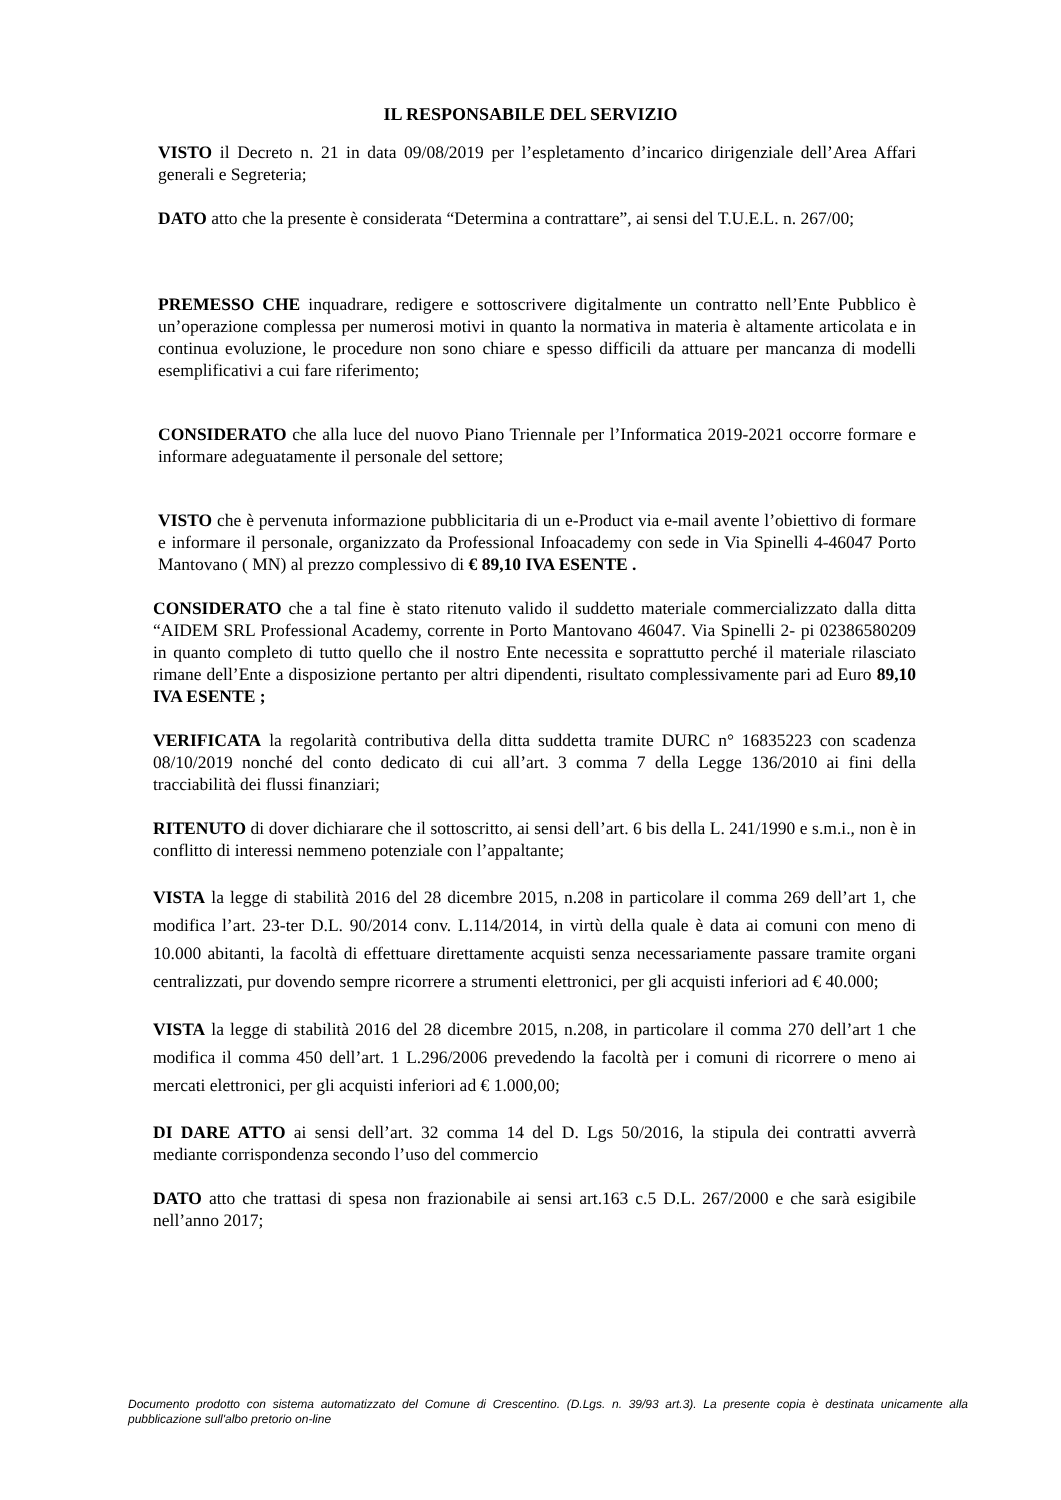IL RESPONSABILE DEL SERVIZIO
VISTO il Decreto n. 21 in data 09/08/2019 per l’espletamento d’incarico dirigenziale dell’Area Affari generali e Segreteria;
DATO atto che la presente è considerata “Determina a contrattare”, ai sensi del T.U.E.L. n. 267/00;
PREMESSO CHE inquadrare, redigere e sottoscrivere digitalmente un contratto nell’Ente Pubblico è un’operazione complessa per numerosi motivi in quanto la normativa in materia è altamente articolata e in continua evoluzione, le procedure non sono chiare e spesso difficili da attuare per mancanza di modelli esemplificativi a cui fare riferimento;
CONSIDERATO che alla luce del nuovo Piano Triennale per l’Informatica 2019-2021 occorre formare e informare adeguatamente il personale del settore;
VISTO che è pervenuta informazione pubblicitaria di un e-Product via e-mail avente l’obiettivo di formare e informare il personale, organizzato da Professional Infoacademy con sede in Via Spinelli 4-46047 Porto Mantovano ( MN) al prezzo complessivo di € 89,10 IVA ESENTE .
CONSIDERATO che a tal fine è stato ritenuto valido il suddetto materiale commercializzato dalla ditta “AIDEM SRL Professional Academy, corrente in Porto Mantovano 46047. Via Spinelli 2- pi 02386580209 in quanto completo di tutto quello che il nostro Ente necessita e soprattutto perché il materiale rilasciato rimane dell’Ente a disposizione pertanto per altri dipendenti, risultato complessivamente pari ad Euro 89,10 IVA ESENTE ;
VERIFICATA la regolarità contributiva della ditta suddetta tramite DURC n° 16835223 con scadenza 08/10/2019 nonché del conto dedicato di cui all’art. 3 comma 7 della Legge 136/2010 ai fini della tracciabilità dei flussi finanziari;
RITENUTO di dover dichiarare che il sottoscritto, ai sensi dell’art. 6 bis della L. 241/1990 e s.m.i., non è in conflitto di interessi nemmeno potenziale con l’appaltante;
VISTA la legge di stabilità 2016 del 28 dicembre 2015, n.208 in particolare il comma 269 dell’art 1, che modifica l’art. 23-ter D.L. 90/2014 conv. L.114/2014, in virtù della quale è data ai comuni con meno di 10.000 abitanti, la facoltà di effettuare direttamente acquisti senza necessariamente passare tramite organi centralizzati, pur dovendo sempre ricorrere a strumenti elettronici, per gli acquisti inferiori ad € 40.000;
VISTA la legge di stabilità 2016 del 28 dicembre 2015, n.208, in particolare il comma 270 dell’art 1 che modifica il comma 450 dell’art. 1 L.296/2006 prevedendo la facoltà per i comuni di ricorrere o meno ai mercati elettronici, per gli acquisti inferiori ad € 1.000,00;
DI DARE ATTO ai sensi dell’art. 32 comma 14 del D. Lgs 50/2016, la stipula dei contratti avverrà mediante corrispondenza secondo l’uso del commercio
DATO atto che trattasi di spesa non frazionabile ai sensi art.163 c.5 D.L. 267/2000 e che sarà esigibile nell’anno 2017;
Documento prodotto con sistema automatizzato del Comune di Crescentino. (D.Lgs. n. 39/93 art.3). La presente copia è destinata unicamente alla pubblicazione sull'albo pretorio on-line